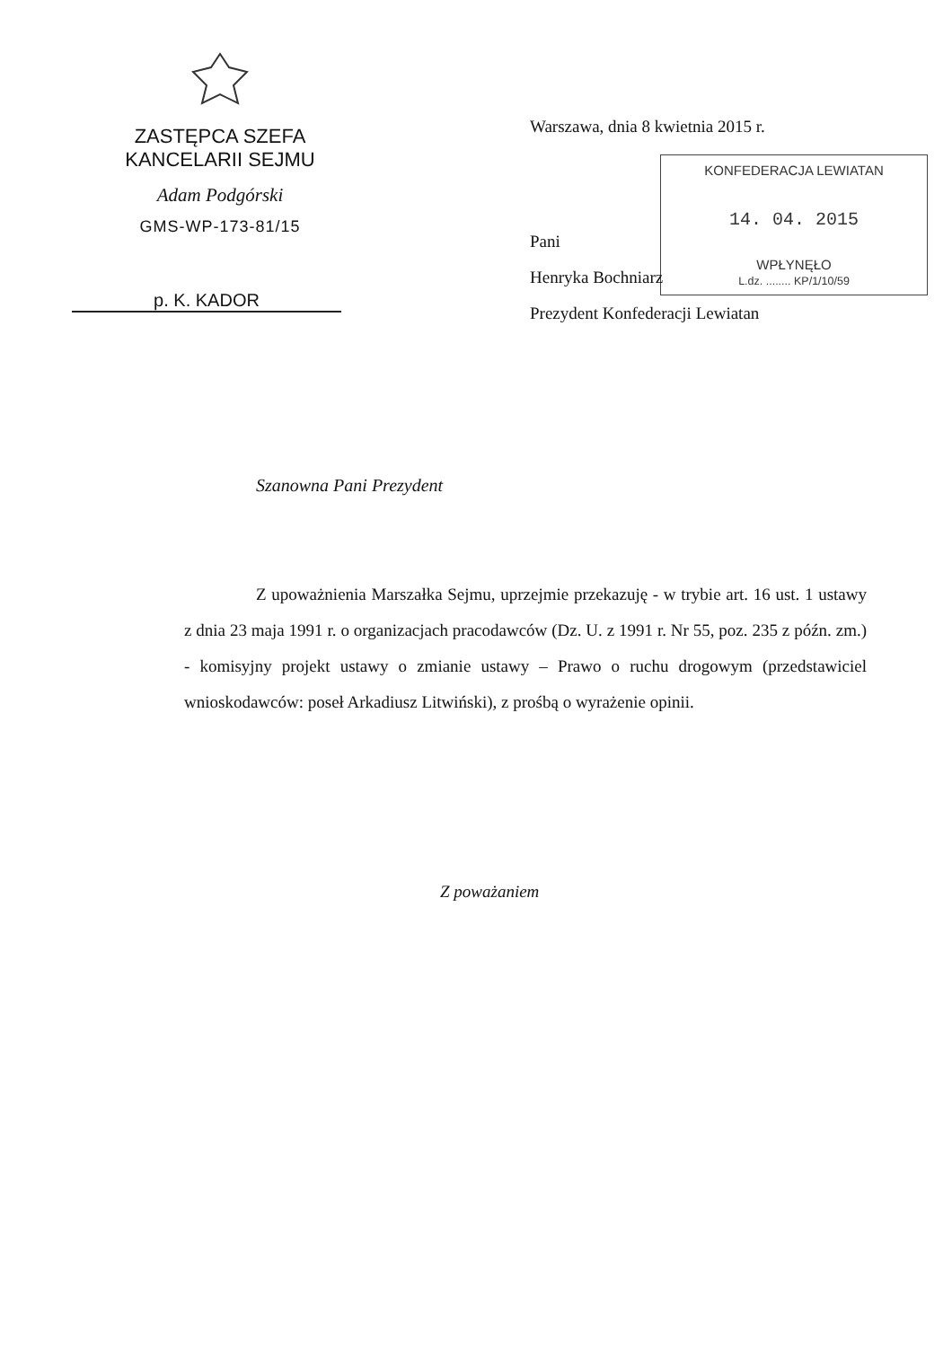ZASTĘPCA SZEFA
KANCELARII SEJMU
Adam Podgórski
GMS-WP-173-81/15
p. K. KADOR
Warszawa, dnia 8 kwietnia 2015 r.
KONFEDERACJA LEWIATAN
14. 04. 2015
WPŁYNĘŁO
L.dz. ........ KP/1/10/59
Pani
Henryka Bochniarz
Prezydent Konfederacji Lewiatan
Szanowna Pani Prezydent
Z upoważnienia Marszałka Sejmu, uprzejmie przekazuję - w trybie art. 16 ust. 1 ustawy z dnia 23 maja 1991 r. o organizacjach pracodawców (Dz. U. z 1991 r. Nr 55, poz. 235 z późn. zm.) - komisyjny projekt ustawy o zmianie ustawy – Prawo o ruchu drogowym (przedstawiciel wnioskodawców: poseł Arkadiusz Litwiński), z prośbą o wyrażenie opinii.
Z poważaniem